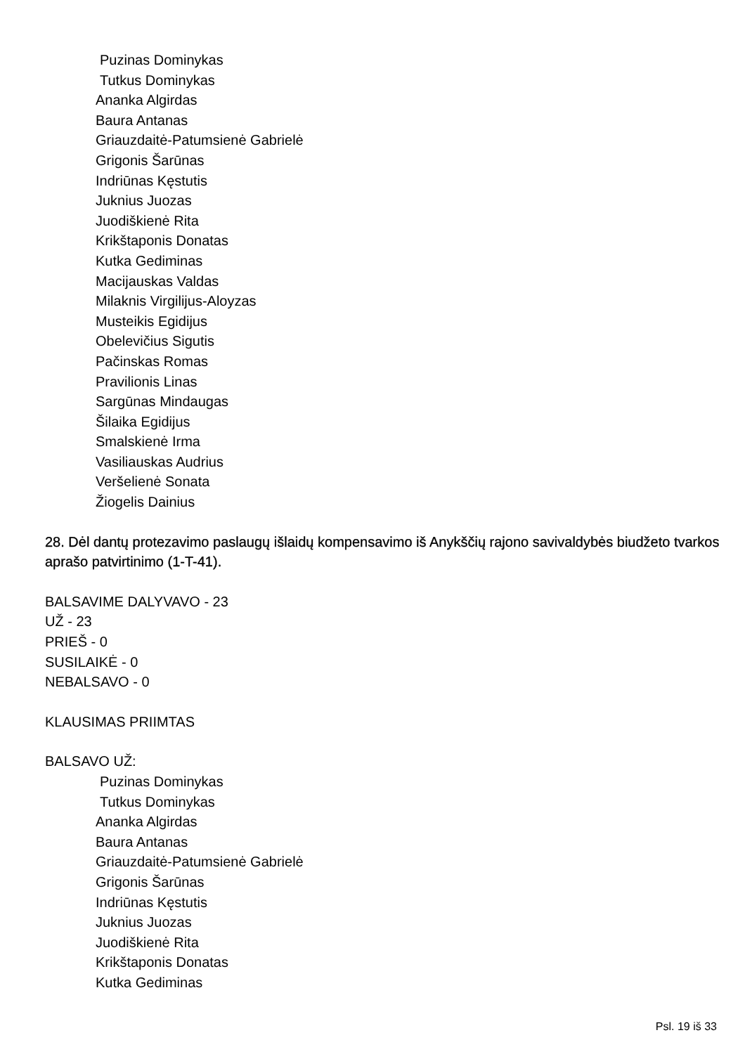Puzinas Dominykas
Tutkus Dominykas
Ananka Algirdas
Baura Antanas
Griauzdaitė-Patumsienė Gabrielė
Grigonis Šarūnas
Indriūnas Kęstutis
Juknius Juozas
Juodiškienė Rita
Krikštaponis Donatas
Kutka Gediminas
Macijauskas Valdas
Milaknis Virgilijus-Aloyzas
Musteikis Egidijus
Obelevičius Sigutis
Pačinskas Romas
Pravilionis Linas
Sargūnas Mindaugas
Šilaika Egidijus
Smalskienė Irma
Vasiliauskas Audrius
Veršelienė Sonata
Žiogelis Dainius
28. Dėl dantų protezavimo paslaugų išlaidų kompensavimo iš Anykščių rajono savivaldybės biudžeto tvarkos aprašo patvirtinimo (1-T-41).
BALSAVIME DALYVAVO - 23
UŽ - 23
PRIEŠ - 0
SUSILAIKĖ - 0
NEBALSAVO - 0
KLAUSIMAS PRIIMTAS
BALSAVO UŽ:
Puzinas Dominykas
Tutkus Dominykas
Ananka Algirdas
Baura Antanas
Griauzdaitė-Patumsienė Gabrielė
Grigonis Šarūnas
Indriūnas Kęstutis
Juknius Juozas
Juodiškienė Rita
Krikštaponis Donatas
Kutka Gediminas
Psl. 19 iš 33